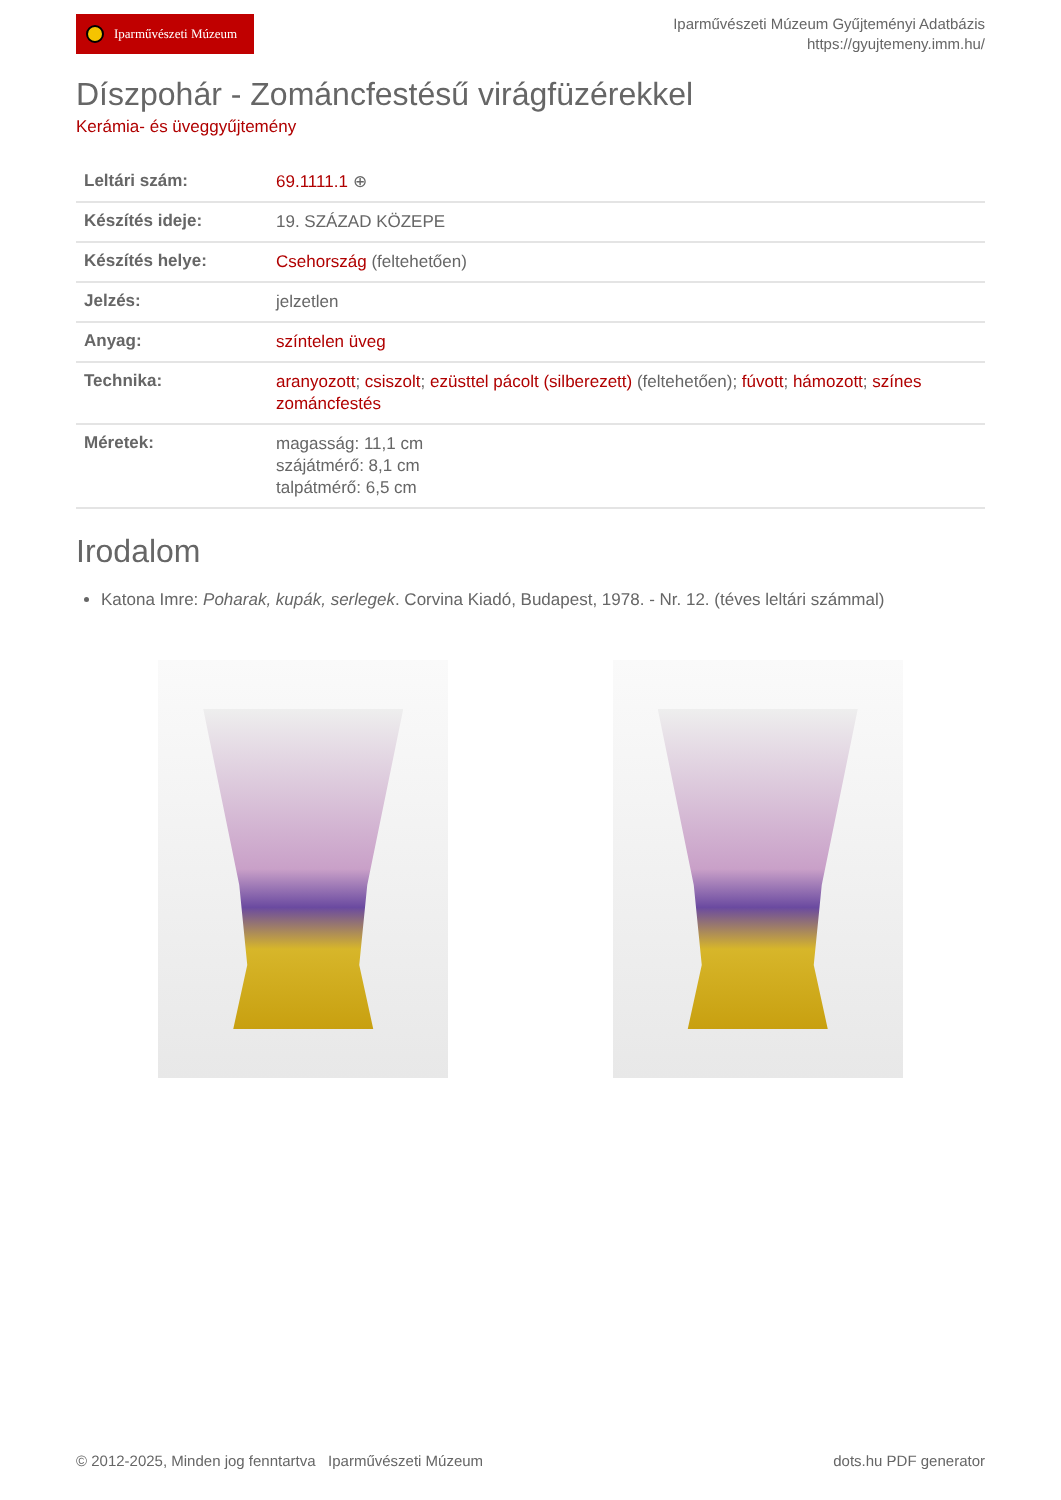Iparművészeti Múzeum
Iparművészeti Múzeum Gyűjteményi Adatbázis
https://gyujtemeny.imm.hu/
Díszpohár - Zománcfestésű virágfüzérekkel
Kerámia- és üveggyűjtemény
| Leltári szám: | 69.1111.1 ⊕ |
| Készítés ideje: | 19. SZÁZAD KÖZEPE |
| Készítés helye: | Csehország (feltehetően) |
| Jelzés: | jelzetlen |
| Anyag: | színtelen üveg |
| Technika: | aranyozott ; csiszolt ; ezüsttel pácolt (silberezett) (feltehetően); fúvott ; hámozott ; színes zománcfestés |
| Méretek: | magasság: 11,1 cm szájátmérő: 8,1 cm talpátmérő: 6,5 cm |
Irodalom
Katona Imre: Poharak, kupák, serlegek. Corvina Kiadó, Budapest, 1978. - Nr. 12. (téves leltári számmal)
© 2012-2025, Minden jog fenntartva Iparművészeti Múzeum
dots.hu PDF generator